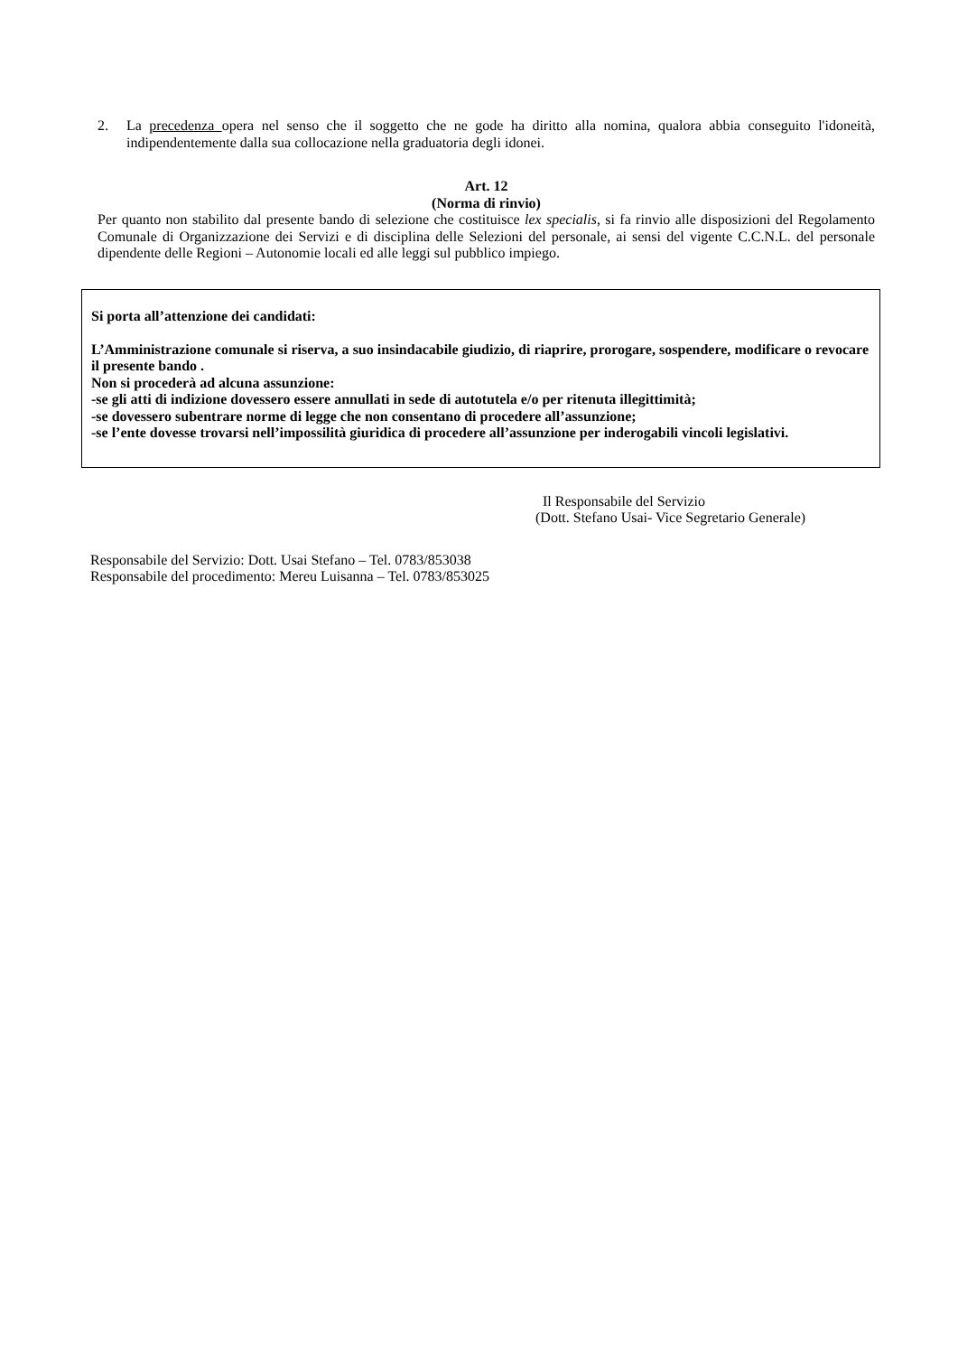2. La precedenza opera nel senso che il soggetto che ne gode ha diritto alla nomina, qualora abbia conseguito l'idoneità, indipendentemente dalla sua collocazione nella graduatoria degli idonei.
Art. 12
(Norma di rinvio)
Per quanto non stabilito dal presente bando di selezione che costituisce lex specialis, si fa rinvio alle disposizioni del Regolamento Comunale di Organizzazione dei Servizi e di disciplina delle Selezioni del personale, ai sensi del vigente C.C.N.L. del personale dipendente delle Regioni – Autonomie locali ed alle leggi sul pubblico impiego.
Si porta all’attenzione dei candidati:
L’Amministrazione comunale si riserva, a suo insindacabile giudizio, di riaprire, prorogare, sospendere, modificare o revocare il presente bando .
Non si procederà ad alcuna assunzione:
-se gli atti di indizione dovessero essere annullati in sede di autotutela e/o per ritenuta illegittimità;
-se dovessero subentrare norme di legge che non consentano di procedere all’assunzione;
-se l’ente dovesse trovarsi nell’impossilità giuridica di procedere all’assunzione per inderogabili vincoli legislativi.
Il Responsabile del Servizio
(Dott. Stefano Usai- Vice Segretario Generale)
Responsabile del Servizio: Dott. Usai Stefano – Tel. 0783/853038
Responsabile del procedimento: Mereu Luisanna – Tel. 0783/853025